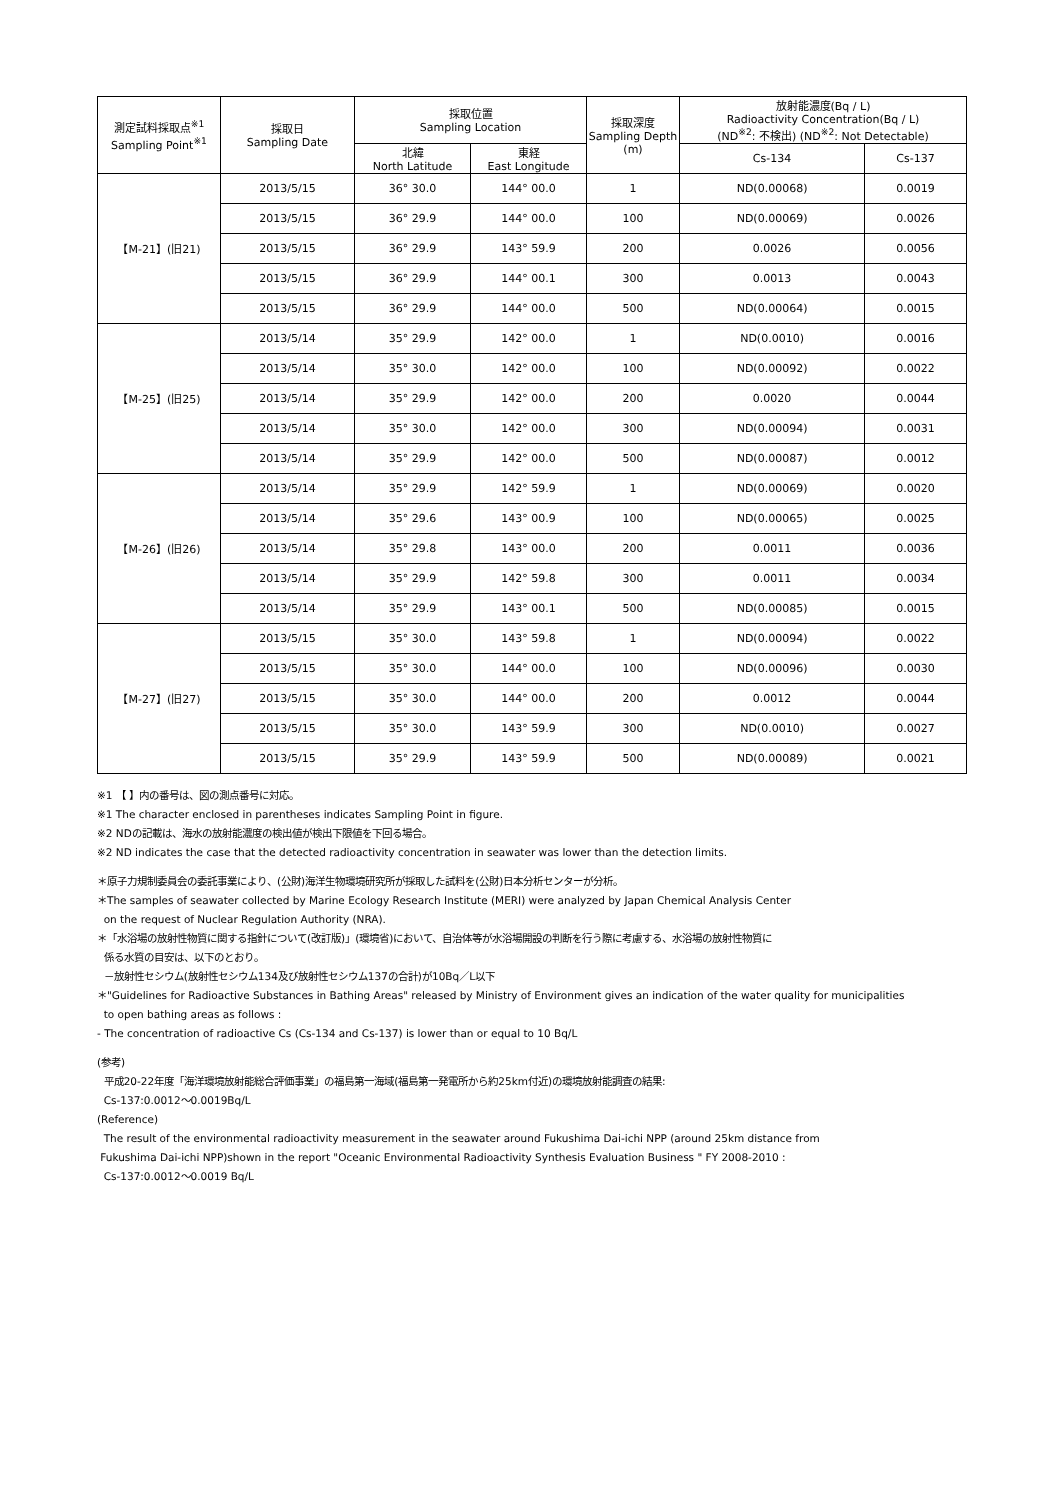| 測定試料採取点<sup>※1</sup> Sampling Point<sup>※1</sup> | 採取日 Sampling Date | 採取位置 Sampling Location | | 採取深度 Sampling Depth (m) | 放射能濃度(Bq / L) Radioactivity Concentration(Bq / L) (ND<sup>※2</sup>: 不検出) (ND<sup>※2</sup>: Not Detectable) | |
| --- | --- | --- | --- | --- | --- | --- |
| | | 北緯 North Latitude | 東経 East Longitude | | Cs-134 | Cs-137 |
| 【M-21】(旧21) | 2013/5/15 | 36° 30.0 | 144° 00.0 | 1 | ND(0.00068) | 0.0019 |
| | 2013/5/15 | 36° 29.9 | 144° 00.0 | 100 | ND(0.00069) | 0.0026 |
| | 2013/5/15 | 36° 29.9 | 143° 59.9 | 200 | 0.0026 | 0.0056 |
| | 2013/5/15 | 36° 29.9 | 144° 00.1 | 300 | 0.0013 | 0.0043 |
| | 2013/5/15 | 36° 29.9 | 144° 00.0 | 500 | ND(0.00064) | 0.0015 |
| 【M-25】(旧25) | 2013/5/14 | 35° 29.9 | 142° 00.0 | 1 | ND(0.0010) | 0.0016 |
| | 2013/5/14 | 35° 30.0 | 142° 00.0 | 100 | ND(0.00092) | 0.0022 |
| | 2013/5/14 | 35° 29.9 | 142° 00.0 | 200 | 0.0020 | 0.0044 |
| | 2013/5/14 | 35° 30.0 | 142° 00.0 | 300 | ND(0.00094) | 0.0031 |
| | 2013/5/14 | 35° 29.9 | 142° 00.0 | 500 | ND(0.00087) | 0.0012 |
| 【M-26】(旧26) | 2013/5/14 | 35° 29.9 | 142° 59.9 | 1 | ND(0.00069) | 0.0020 |
| | 2013/5/14 | 35° 29.6 | 143° 00.9 | 100 | ND(0.00065) | 0.0025 |
| | 2013/5/14 | 35° 29.8 | 143° 00.0 | 200 | 0.0011 | 0.0036 |
| | 2013/5/14 | 35° 29.9 | 142° 59.8 | 300 | 0.0011 | 0.0034 |
| | 2013/5/14 | 35° 29.9 | 143° 00.1 | 500 | ND(0.00085) | 0.0015 |
| 【M-27】(旧27) | 2013/5/15 | 35° 30.0 | 143° 59.8 | 1 | ND(0.00094) | 0.0022 |
| | 2013/5/15 | 35° 30.0 | 144° 00.0 | 100 | ND(0.00096) | 0.0030 |
| | 2013/5/15 | 35° 30.0 | 144° 00.0 | 200 | 0.0012 | 0.0044 |
| | 2013/5/15 | 35° 30.0 | 143° 59.9 | 300 | ND(0.0010) | 0.0027 |
| | 2013/5/15 | 35° 29.9 | 143° 59.9 | 500 | ND(0.00089) | 0.0021 |
※1 【 】内の番号は、図の測点番号に対応。
※1 The character enclosed in parentheses indicates Sampling Point in figure.
※2 NDの記載は、海水の放射能濃度の検出値が検出下限値を下回る場合。
※2 ND indicates the case that the detected radioactivity concentration in seawater was lower than the detection limits.
＊原子力規制委員会の委託事業により、(公財)海洋生物環境研究所が採取した試料を(公財)日本分析センターが分析。
＊The samples of seawater collected by Marine Ecology Research Institute (MERI) were analyzed by Japan Chemical Analysis Center
on the request of Nuclear Regulation Authority (NRA).
＊「水浴場の放射性物質に関する指針について(改訂版)」(環境省)において、自治体等が水浴場開設の判断を行う際に考慮する、水浴場の放射性物質に
係る水質の目安は、以下のとおり。
－放射性セシウム(放射性セシウム134及び放射性セシウム137の合計)が10Bq／L以下
＊"Guidelines for Radioactive Substances in Bathing Areas" released by Ministry of Environment gives an indication of the water quality for municipalities
to open bathing areas as follows :
- The concentration of radioactive Cs (Cs-134 and Cs-137) is lower than or equal to 10 Bq/L
(参考)
平成20-22年度「海洋環境放射能総合評価事業」の福島第一海域(福島第一発電所から約25km付近)の環境放射能調査の結果:
Cs-137:0.0012～0.0019Bq/L
(Reference)
The result of the environmental radioactivity measurement in the seawater around Fukushima Dai-ichi NPP (around 25km distance from
Fukushima Dai-ichi NPP)shown in the report "Oceanic Environmental Radioactivity Synthesis Evaluation Business " FY 2008-2010 :
Cs-137:0.0012～0.0019 Bq/L